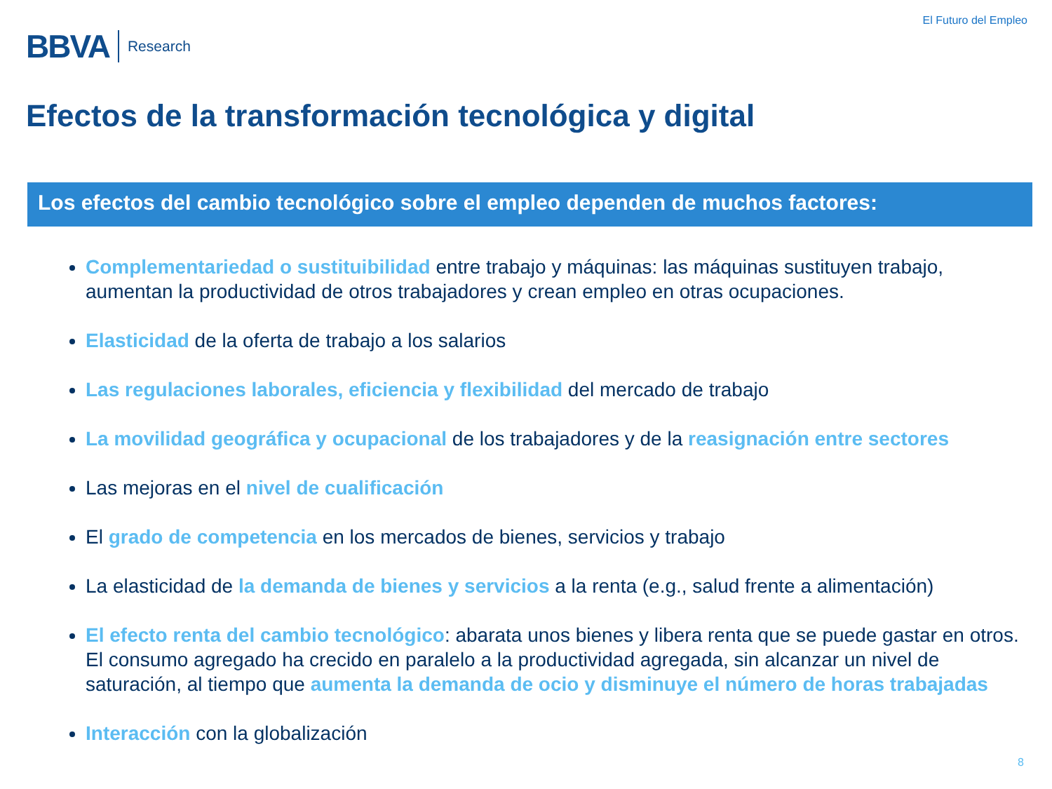BBVA Research
El Futuro del Empleo
Efectos de la transformación tecnológica y digital
Los efectos del cambio tecnológico sobre el empleo dependen de muchos factores:
Complementariedad o sustituibilidad entre trabajo y máquinas: las máquinas sustituyen trabajo, aumentan la productividad de otros trabajadores y crean empleo en otras ocupaciones.
Elasticidad de la oferta de trabajo a los salarios
Las regulaciones laborales, eficiencia y flexibilidad del mercado de trabajo
La movilidad geográfica y ocupacional de los trabajadores y de la reasignación entre sectores
Las mejoras en el nivel de cualificación
El grado de competencia en los mercados de bienes, servicios y trabajo
La elasticidad de la demanda de bienes y servicios a la renta (e.g., salud frente a alimentación)
El efecto renta del cambio tecnológico: abarata unos bienes y libera renta que se puede gastar en otros. El consumo agregado ha crecido en paralelo a la productividad agregada, sin alcanzar un nivel de saturación, al tiempo que aumenta la demanda de ocio y disminuye el número de horas trabajadas
Interacción con la globalización
8